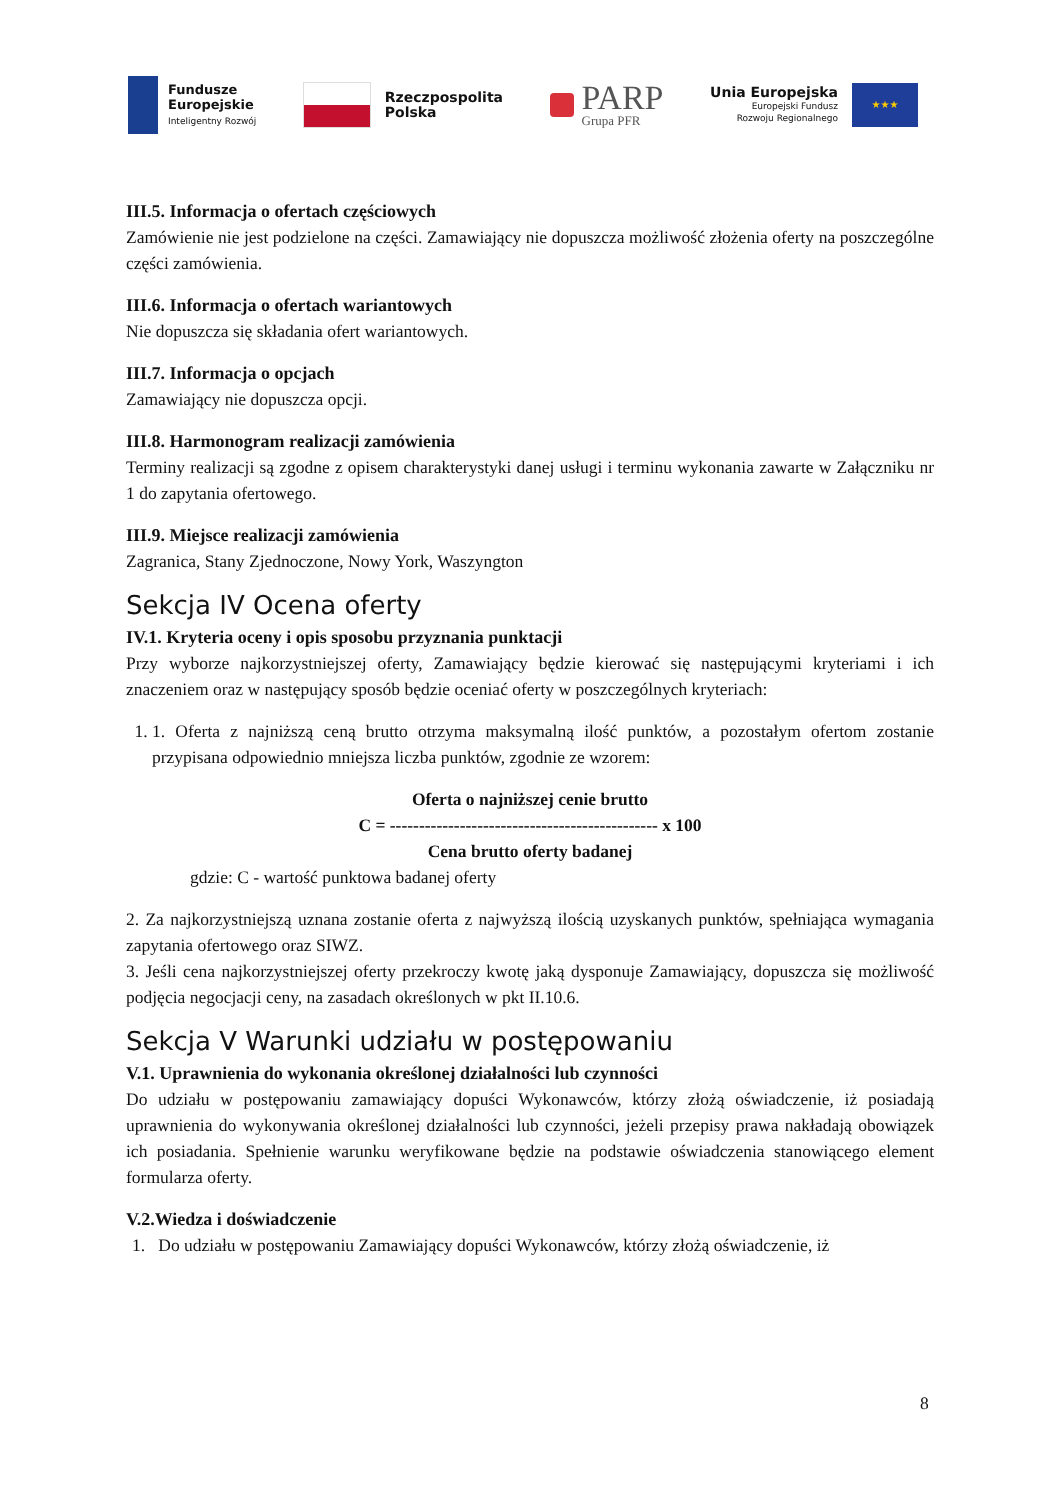Fundusze
Europejskie
Inteligentny Rozwój
Rzeczpospolita
Polska
PARP
Grupa PFR
Unia Europejska
Europejski Fundusz
Rozwoju Regionalnego
★★★
III.5. Informacja o ofertach częściowych
Zamówienie nie jest podzielone na części. Zamawiający nie dopuszcza możliwość złożenia oferty na poszczególne części zamówienia.
III.6. Informacja o ofertach wariantowych
Nie dopuszcza się składania ofert wariantowych.
III.7. Informacja o opcjach
Zamawiający nie dopuszcza opcji.
III.8. Harmonogram realizacji zamówienia
Terminy realizacji są zgodne z opisem charakterystyki danej usługi i terminu wykonania zawarte w Załączniku nr 1 do zapytania ofertowego.
III.9. Miejsce realizacji zamówienia
Zagranica, Stany Zjednoczone, Nowy York, Waszyngton
Sekcja IV Ocena oferty
IV.1. Kryteria oceny i opis sposobu przyznania punktacji
Przy wyborze najkorzystniejszej oferty, Zamawiający będzie kierować się następującymi kryteriami i ich znaczeniem oraz w następujący sposób będzie oceniać oferty w poszczególnych kryteriach:
1. 1. Oferta z najniższą ceną brutto otrzyma maksymalną ilość punktów, a pozostałym ofertom zostanie przypisana odpowiednio mniejsza liczba punktów, zgodnie ze wzorem:
Oferta o najniższej cenie brutto
C = ---------------------------------------------- x 100
Cena brutto oferty badanej
gdzie: C - wartość punktowa badanej oferty
2. Za najkorzystniejszą uznana zostanie oferta z najwyższą ilością uzyskanych punktów, spełniająca wymagania zapytania ofertowego oraz SIWZ.
3. Jeśli cena najkorzystniejszej oferty przekroczy kwotę jaką dysponuje Zamawiający, dopuszcza się możliwość podjęcia negocjacji ceny, na zasadach określonych w pkt II.10.6.
Sekcja V Warunki udziału w postępowaniu
V.1. Uprawnienia do wykonania określonej działalności lub czynności
Do udziału w postępowaniu zamawiający dopuści Wykonawców, którzy złożą oświadczenie, iż posiadają uprawnienia do wykonywania określonej działalności lub czynności, jeżeli przepisy prawa nakładają obowiązek ich posiadania. Spełnienie warunku weryfikowane będzie na podstawie oświadczenia stanowiącego element formularza oferty.
V.2.Wiedza i doświadczenie
1. Do udziału w postępowaniu Zamawiający dopuści Wykonawców, którzy złożą oświadczenie, iż
8